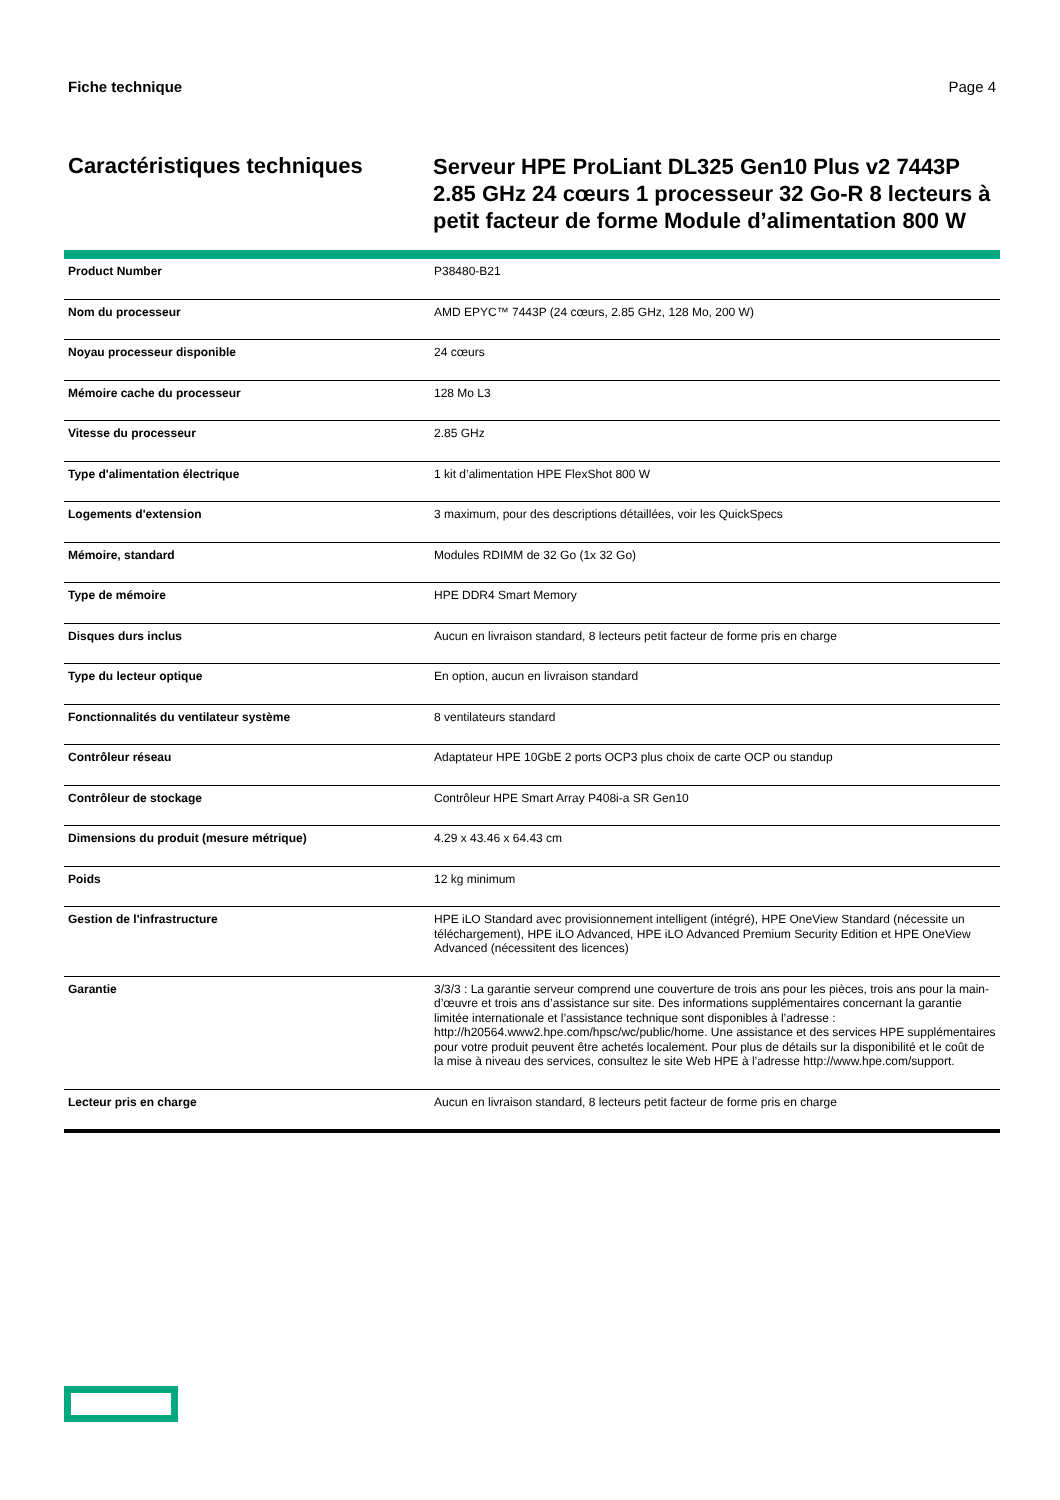Fiche technique Page 4
Caractéristiques techniques
Serveur HPE ProLiant DL325 Gen10 Plus v2 7443P 2.85 GHz 24 cœurs 1 processeur 32 Go-R 8 lecteurs à petit facteur de forme Module d’alimentation 800 W
| Product Number | P38480-B21 |
| Nom du processeur | AMD EPYC™ 7443P (24 cœurs, 2.85 GHz, 128 Mo, 200 W) |
| Noyau processeur disponible | 24 cœurs |
| Mémoire cache du processeur | 128 Mo L3 |
| Vitesse du processeur | 2.85 GHz |
| Type d'alimentation électrique | 1 kit d’alimentation HPE FlexShot 800 W |
| Logements d'extension | 3 maximum, pour des descriptions détaillées, voir les QuickSpecs |
| Mémoire, standard | Modules RDIMM de 32 Go (1x 32 Go) |
| Type de mémoire | HPE DDR4 Smart Memory |
| Disques durs inclus | Aucun en livraison standard, 8 lecteurs petit facteur de forme pris en charge |
| Type du lecteur optique | En option, aucun en livraison standard |
| Fonctionnalités du ventilateur système | 8 ventilateurs standard |
| Contrôleur réseau | Adaptateur HPE 10GbE 2 ports OCP3 plus choix de carte OCP ou standup |
| Contrôleur de stockage | Contrôleur HPE Smart Array P408i-a SR Gen10 |
| Dimensions du produit (mesure métrique) | 4.29 x 43.46 x 64.43 cm |
| Poids | 12 kg minimum |
| Gestion de l'infrastructure | HPE iLO Standard avec provisionnement intelligent (intégré), HPE OneView Standard (nécessite un téléchargement), HPE iLO Advanced, HPE iLO Advanced Premium Security Edition et HPE OneView Advanced (nécessitent des licences) |
| Garantie | 3/3/3 : La garantie serveur comprend une couverture de trois ans pour les pièces, trois ans pour la main-d’œuvre et trois ans d’assistance sur site. Des informations supplémentaires concernant la garantie limitée internationale et l’assistance technique sont disponibles à l’adresse : http://h20564.www2.hpe.com/hpsc/wc/public/home. Une assistance et des services HPE supplémentaires pour votre produit peuvent être achetés localement. Pour plus de détails sur la disponibilité et le coût de la mise à niveau des services, consultez le site Web HPE à l’adresse http://www.hpe.com/support. |
| Lecteur pris en charge | Aucun en livraison standard, 8 lecteurs petit facteur de forme pris en charge |